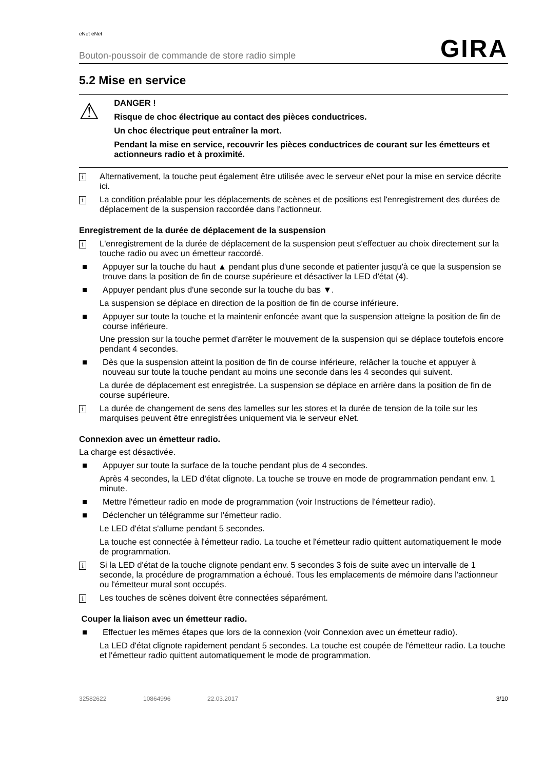eNet eNet
Bouton-poussoir de commande de store radio simple GIRA
5.2 Mise en service
⚠
DANGER !
Risque de choc électrique au contact des pièces conductrices.
Un choc électrique peut entraîner la mort.
Pendant la mise en service, recouvrir les pièces conductrices de courant sur les émetteurs et actionneurs radio et à proximité.
i Alternativement, la touche peut également être utilisée avec le serveur eNet pour la mise en service décrite ici.
i La condition préalable pour les déplacements de scènes et de positions est l'enregistrement des durées de déplacement de la suspension raccordée dans l'actionneur.
Enregistrement de la durée de déplacement de la suspension
i L'enregistrement de la durée de déplacement de la suspension peut s'effectuer au choix directement sur la touche radio ou avec un émetteur raccordé.
■ Appuyer sur la touche du haut ▲ pendant plus d'une seconde et patienter jusqu'à ce que la suspension se trouve dans la position de fin de course supérieure et désactiver la LED d'état (4).
■ Appuyer pendant plus d'une seconde sur la touche du bas ▼.
La suspension se déplace en direction de la position de fin de course inférieure.
■ Appuyer sur toute la touche et la maintenir enfoncée avant que la suspension atteigne la position de fin de course inférieure.
Une pression sur la touche permet d'arrêter le mouvement de la suspension qui se déplace toutefois encore pendant 4 secondes.
■ Dès que la suspension atteint la position de fin de course inférieure, relâcher la touche et appuyer à nouveau sur toute la touche pendant au moins une seconde dans les 4 secondes qui suivent.
La durée de déplacement est enregistrée. La suspension se déplace en arrière dans la position de fin de course supérieure.
i La durée de changement de sens des lamelles sur les stores et la durée de tension de la toile sur les marquises peuvent être enregistrées uniquement via le serveur eNet.
Connexion avec un émetteur radio.
La charge est désactivée.
■ Appuyer sur toute la surface de la touche pendant plus de 4 secondes.
Après 4 secondes, la LED d'état clignote. La touche se trouve en mode de programmation pendant env. 1 minute.
■ Mettre l'émetteur radio en mode de programmation (voir Instructions de l'émetteur radio).
■ Déclencher un télégramme sur l'émetteur radio.
Le LED d'état s'allume pendant 5 secondes.
La touche est connectée à l'émetteur radio. La touche et l'émetteur radio quittent automatiquement le mode de programmation.
i Si la LED d'état de la touche clignote pendant env. 5 secondes 3 fois de suite avec un intervalle de 1 seconde, la procédure de programmation a échoué. Tous les emplacements de mémoire dans l'actionneur ou l'émetteur mural sont occupés.
i Les touches de scènes doivent être connectées séparément.
Couper la liaison avec un émetteur radio.
■ Effectuer les mêmes étapes que lors de la connexion (voir Connexion avec un émetteur radio).
La LED d'état clignote rapidement pendant 5 secondes. La touche est coupée de l'émetteur radio. La touche et l'émetteur radio quittent automatiquement le mode de programmation.
32582622 10864996 22.03.2017 3/10